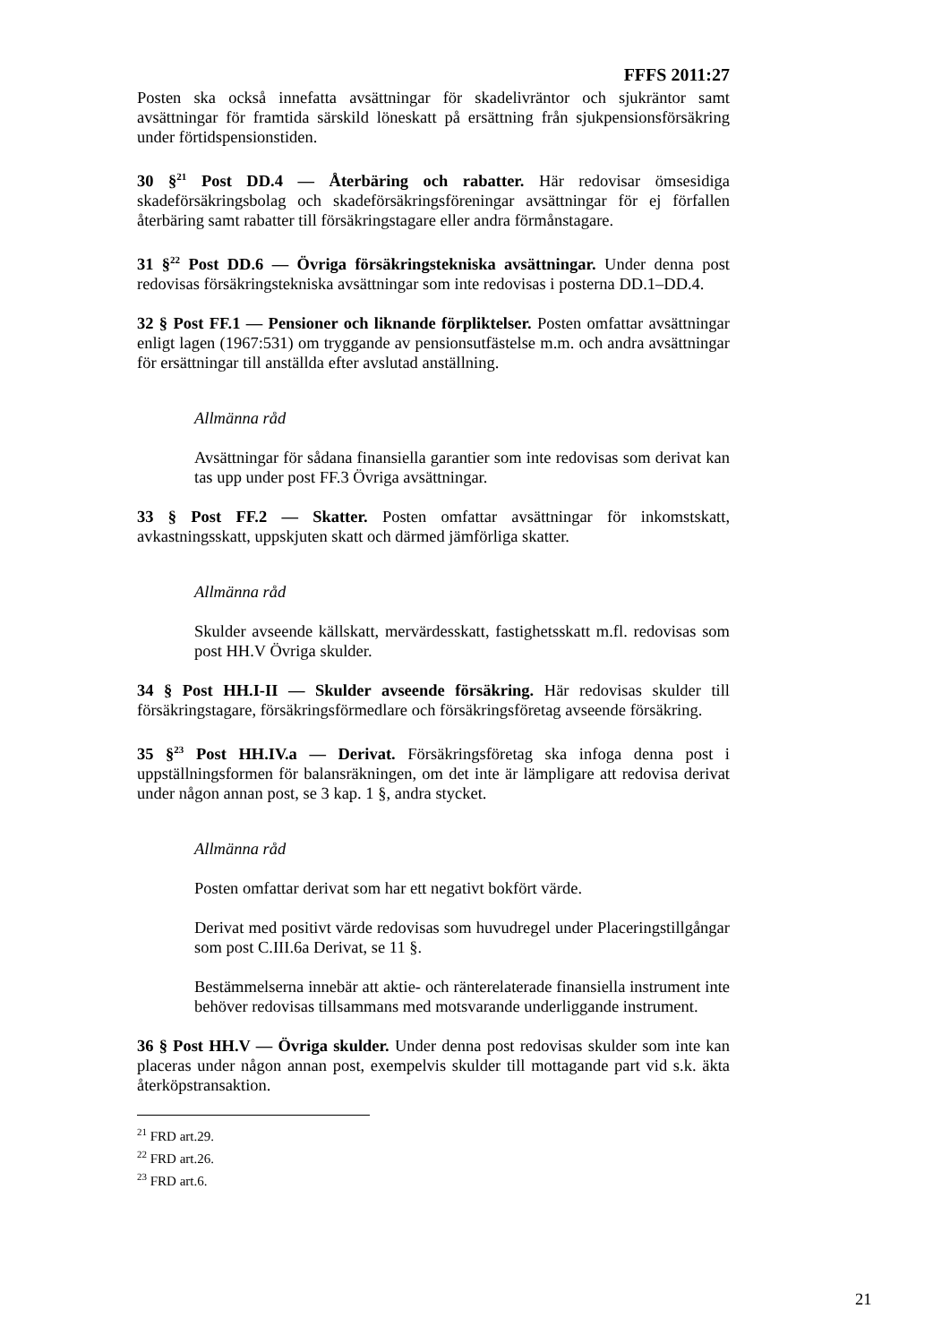FFFS 2011:27
Posten ska också innefatta avsättningar för skadelivräntor och sjukräntor samt avsättningar för framtida särskild löneskatt på ersättning från sjukpensionsförsäkring under förtidspensionstiden.
30 §<sup>21</sup> Post DD.4 — Återbäring och rabatter. Här redovisar ömsesidiga skadeförsäkringsbolag och skadeförsäkringsföreningar avsättningar för ej förfallen återbäring samt rabatter till försäkringstagare eller andra förmånstagare.
31 §<sup>22</sup> Post DD.6 — Övriga försäkringstekniska avsättningar. Under denna post redovisas försäkringstekniska avsättningar som inte redovisas i posterna DD.1–DD.4.
32 § Post FF.1 — Pensioner och liknande förpliktelser. Posten omfattar avsättningar enligt lagen (1967:531) om tryggande av pensionsutfästelse m.m. och andra avsättningar för ersättningar till anställda efter avslutad anställning.
Allmänna råd
Avsättningar för sådana finansiella garantier som inte redovisas som derivat kan tas upp under post FF.3 Övriga avsättningar.
33 § Post FF.2 — Skatter. Posten omfattar avsättningar för inkomstskatt, avkastningsskatt, uppskjuten skatt och därmed jämförliga skatter.
Allmänna råd
Skulder avseende källskatt, mervärdesskatt, fastighetsskatt m.fl. redovisas som post HH.V Övriga skulder.
34 § Post HH.I-II — Skulder avseende försäkring. Här redovisas skulder till försäkringstagare, försäkringsförmedlare och försäkringsföretag avseende försäkring.
35 §<sup>23</sup> Post HH.IV.a — Derivat. Försäkringsföretag ska infoga denna post i uppställningsformen för balansräkningen, om det inte är lämpligare att redovisa derivat under någon annan post, se 3 kap. 1 §, andra stycket.
Allmänna råd
Posten omfattar derivat som har ett negativt bokfört värde.
Derivat med positivt värde redovisas som huvudregel under Placeringstillgångar som post C.III.6a Derivat, se 11 §.
Bestämmelserna innebär att aktie- och ränterelaterade finansiella instrument inte behöver redovisas tillsammans med motsvarande underliggande instrument.
36 § Post HH.V — Övriga skulder. Under denna post redovisas skulder som inte kan placeras under någon annan post, exempelvis skulder till mottagande part vid s.k. äkta återköpstransaktion.
<sup>21</sup> FRD art.29.
<sup>22</sup> FRD art.26.
<sup>23</sup> FRD art.6.
21